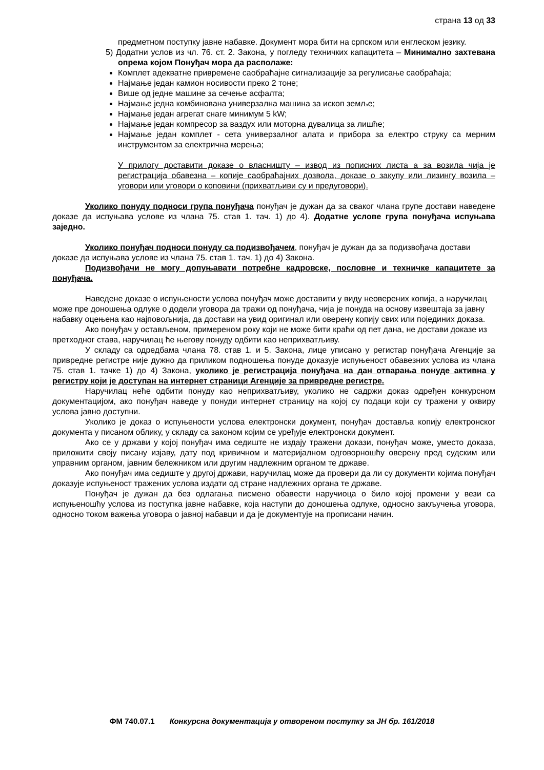страна 13 од 33
предметном поступку јавне набавке. Документ мора бити на српском или енглеском језику.
5) Додатни услов из чл. 76. ст. 2. Закона, у погледу техничких капацитета – Минимално захтевана опрема којом Понуђач мора да располаже:
Комплет адекватне привремене саобраћајне сигнализације за регулисање саобраћаја;
Најмање један камион носивости преко 2 тоне;
Више од једне машине за сечење асфалта;
Најмање једна комбинована универзална машина за ископ земље;
Најмање један агрегат снаге минимум 5 kW;
Најмање један компресор за ваздух или моторна дувалица за лишће;
Најмање један комплет - сета универзалног алата и прибора за електро струку са мерним инструментом за електрична мерења;
У прилогу доставити доказе о власништу – извод из пописних листа а за возила чија је регистрација обавезна – копије саобраћајних дозвола, доказе о закупу или лизингу возила – уговори или уговори о коповини (прихватљиви су и предуговори).
Уколико понуду подноси група понуђача понуђач је дужан да за сваког члана групе достави наведене доказе да испуњава услове из члана 75. став 1. тач. 1) до 4). Додатне услове група понуђача испуњава заједно.
Уколико понуђач подноси понуду са подизвођачем, понуђач је дужан да за подизвођача достави доказе да испуњава услове из члана 75. став 1. тач. 1) до 4) Закона.
Подизвођачи не могу допуњавати потребне кадровске, пословне и техничке капацитете за понуђача.
Наведене доказе о испуњености услова понуђач може доставити у виду неоверених копија, а наручилац може пре доношења одлуке о додели уговора да тражи од понуђача, чија је понуда на основу извештаја за јавну набавку оцењена као најповољнија, да достави на увид оригинал или оверену копију свих или појединих доказа.
Ако понуђач у остављеном, примереном року који не може бити краћи од пет дана, не достави доказе из претходног става, наручилац ће његову понуду одбити као неприхватљиву.
У складу са одредбама члана 78. став 1. и 5. Закона, лице уписано у регистар понуђача Агенције за привредне регистре није дужно да приликом подношења понуде доказује испуњеност обавезних услова из члана 75. став 1. тачке 1) до 4) Закона, уколико је регистрација понуђача на дан отварања понуде активна у регистру који је доступан на интернет страници Агенције за привредне регистре.
Наручилац неће одбити понуду као неприхватљиву, уколико не садржи доказ одређен конкурсном документацијом, ако понуђач наведе у понуди интернет страницу на којој су подаци који су тражени у оквиру услова јавно доступни.
Уколико је доказ о испуњености услова електронски документ, понуђач доставља копију електронског документа у писаном облику, у складу са законом којим се уређује електронски документ.
Ако се у држави у којој понуђач има седиште не издају тражени докази, понуђач може, уместо доказа, приложити своју писану изјаву, дату под кривичном и материјалном одговорношћу оверену пред судским или управним органом, јавним бележником или другим надлежним органом те државе.
Ако понуђач има седиште у другој држави, наручилац може да провери да ли су документи којима понуђач доказује испуњеност тражених услова издати од стране надлежних органа те државе.
Понуђач је дужан да без одлагања писмено обавести наручиоца о било којој промени у вези са испуњеношћу услова из поступка јавне набавке, која наступи до доношења одлуке, односно закључења уговора, односно током важења уговора о јавној набавци и да је документује на прописани начин.
ФМ 740.07.1 Конкурсна документација у отвореном поступку за ЈН бр. 161/2018